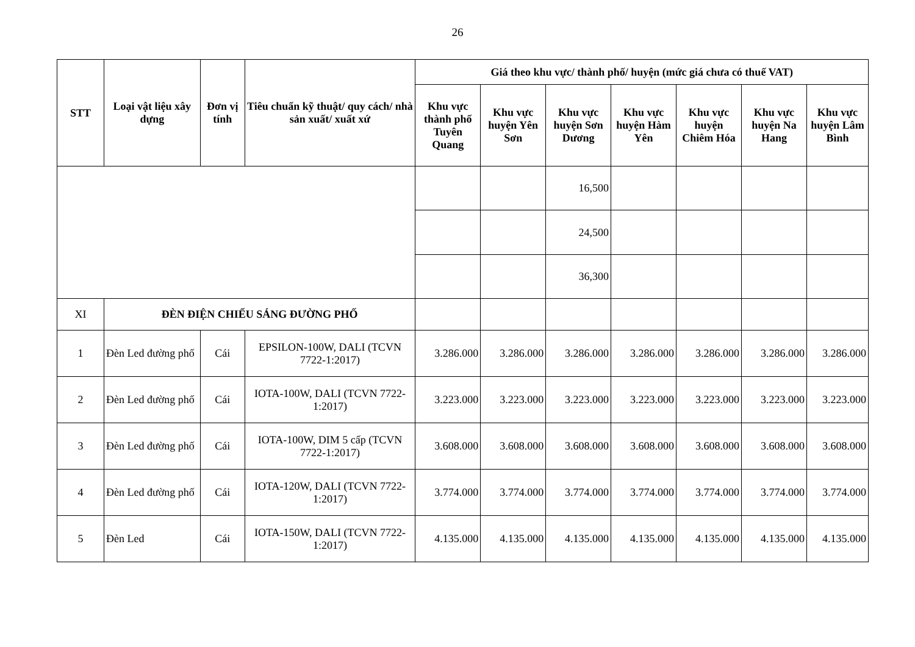26
| STT | Loại vật liệu xây dựng | Đơn vị tính | Tiêu chuẩn kỹ thuật/ quy cách/ nhà sản xuất/ xuất xứ | Giá theo khu vực/ thành phố/ huyện (mức giá chưa có thuế VAT) | | | | | | |
| --- | --- | --- | --- | --- | --- | --- | --- | --- | --- | --- |
| | | | | Khu vực thành phố Tuyên Quang | Khu vực huyện Yên Sơn | Khu vực huyện Sơn Dương | Khu vực huyện Hàm Yên | Khu vực huyện Chiêm Hóa | Khu vực huyện Na Hang | Khu vực huyện Lâm Bình |
| | | | | | | 16,500 | | | | |
| | | | | | | 24,500 | | | | |
| | | | | | | 36,300 | | | | |
| XI | ĐÈN ĐIỆN CHIẾU SÁNG ĐƯỜNG PHỐ | | | | | | | | | |
| 1 | Đèn Led đường phố | Cái | EPSILON-100W, DALI (TCVN 7722-1:2017) | 3.286.000 | 3.286.000 | 3.286.000 | 3.286.000 | 3.286.000 | 3.286.000 | 3.286.000 |
| 2 | Đèn Led đường phố | Cái | IOTA-100W, DALI (TCVN 7722-1:2017) | 3.223.000 | 3.223.000 | 3.223.000 | 3.223.000 | 3.223.000 | 3.223.000 | 3.223.000 |
| 3 | Đèn Led đường phố | Cái | IOTA-100W, DIM 5 cấp (TCVN 7722-1:2017) | 3.608.000 | 3.608.000 | 3.608.000 | 3.608.000 | 3.608.000 | 3.608.000 | 3.608.000 |
| 4 | Đèn Led đường phố | Cái | IOTA-120W, DALI (TCVN 7722-1:2017) | 3.774.000 | 3.774.000 | 3.774.000 | 3.774.000 | 3.774.000 | 3.774.000 | 3.774.000 |
| 5 | Đèn Led | Cái | IOTA-150W, DALI (TCVN 7722-1:2017) | 4.135.000 | 4.135.000 | 4.135.000 | 4.135.000 | 4.135.000 | 4.135.000 | 4.135.000 |